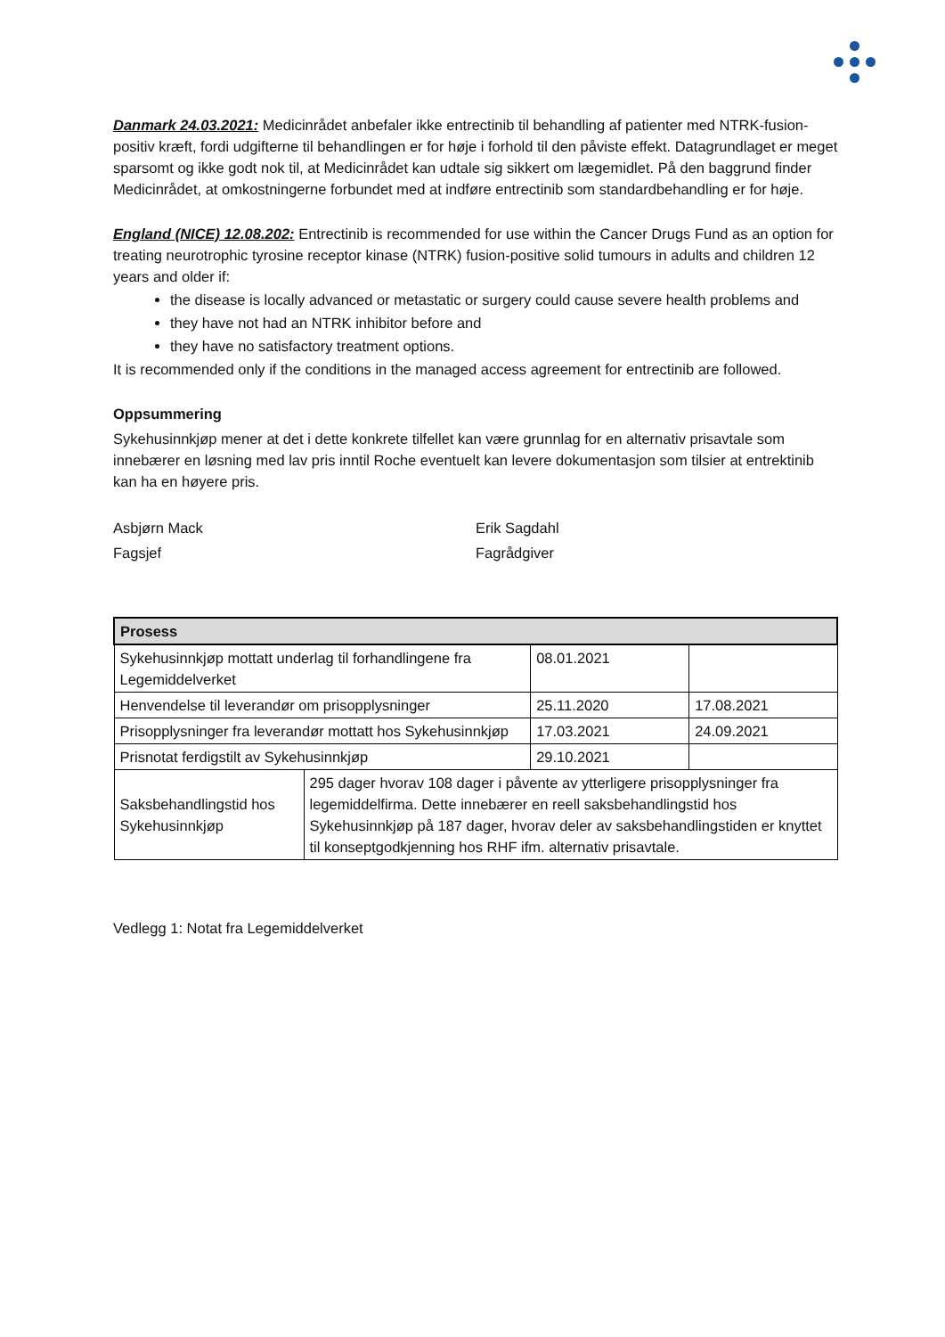Danmark 24.03.2021: Medicinrådet anbefaler ikke entrectinib til behandling af patienter med NTRK-fusion-positiv kræft, fordi udgifterne til behandlingen er for høje i forhold til den påviste effekt. Datagrundlaget er meget sparsomt og ikke godt nok til, at Medicinrådet kan udtale sig sikkert om lægemidlet. På den baggrund finder Medicinrådet, at omkostningerne forbundet med at indføre entrectinib som standardbehandling er for høje.
England (NICE) 12.08.202: Entrectinib is recommended for use within the Cancer Drugs Fund as an option for treating neurotrophic tyrosine receptor kinase (NTRK) fusion-positive solid tumours in adults and children 12 years and older if:
the disease is locally advanced or metastatic or surgery could cause severe health problems and
they have not had an NTRK inhibitor before and
they have no satisfactory treatment options.
It is recommended only if the conditions in the managed access agreement for entrectinib are followed.
Oppsummering
Sykehusinnkjøp mener at det i dette konkrete tilfellet kan være grunnlag for en alternativ prisavtale som innebærer en løsning med lav pris inntil Roche eventuelt kan levere dokumentasjon som tilsier at entrektinib kan ha en høyere pris.
Asbjørn Mack
Fagsjef
Erik Sagdahl
Fagrådgiver
| Prosess | | | |
| --- | --- | --- | --- |
| Sykehusinnkjøp mottatt underlag til forhandlingene fra Legemiddelverket | | 08.01.2021 | |
| Henvendelse til leverandør om prisopplysninger | | 25.11.2020 | 17.08.2021 |
| Prisopplysninger fra leverandør mottatt hos Sykehusinnkjøp | | 17.03.2021 | 24.09.2021 |
| Prisnotat ferdigstilt av Sykehusinnkjøp | | 29.10.2021 | |
| Saksbehandlingstid hos Sykehusinnkjøp | 295 dager hvorav 108 dager i påvente av ytterligere prisopplysninger fra legemiddelfirma. Dette innebærer en reell saksbehandlingstid hos Sykehusinnkjøp på 187 dager, hvorav deler av saksbehandlingstiden er knyttet til konseptgodkjenning hos RHF ifm. alternativ prisavtale. | | |
Vedlegg 1: Notat fra Legemiddelverket